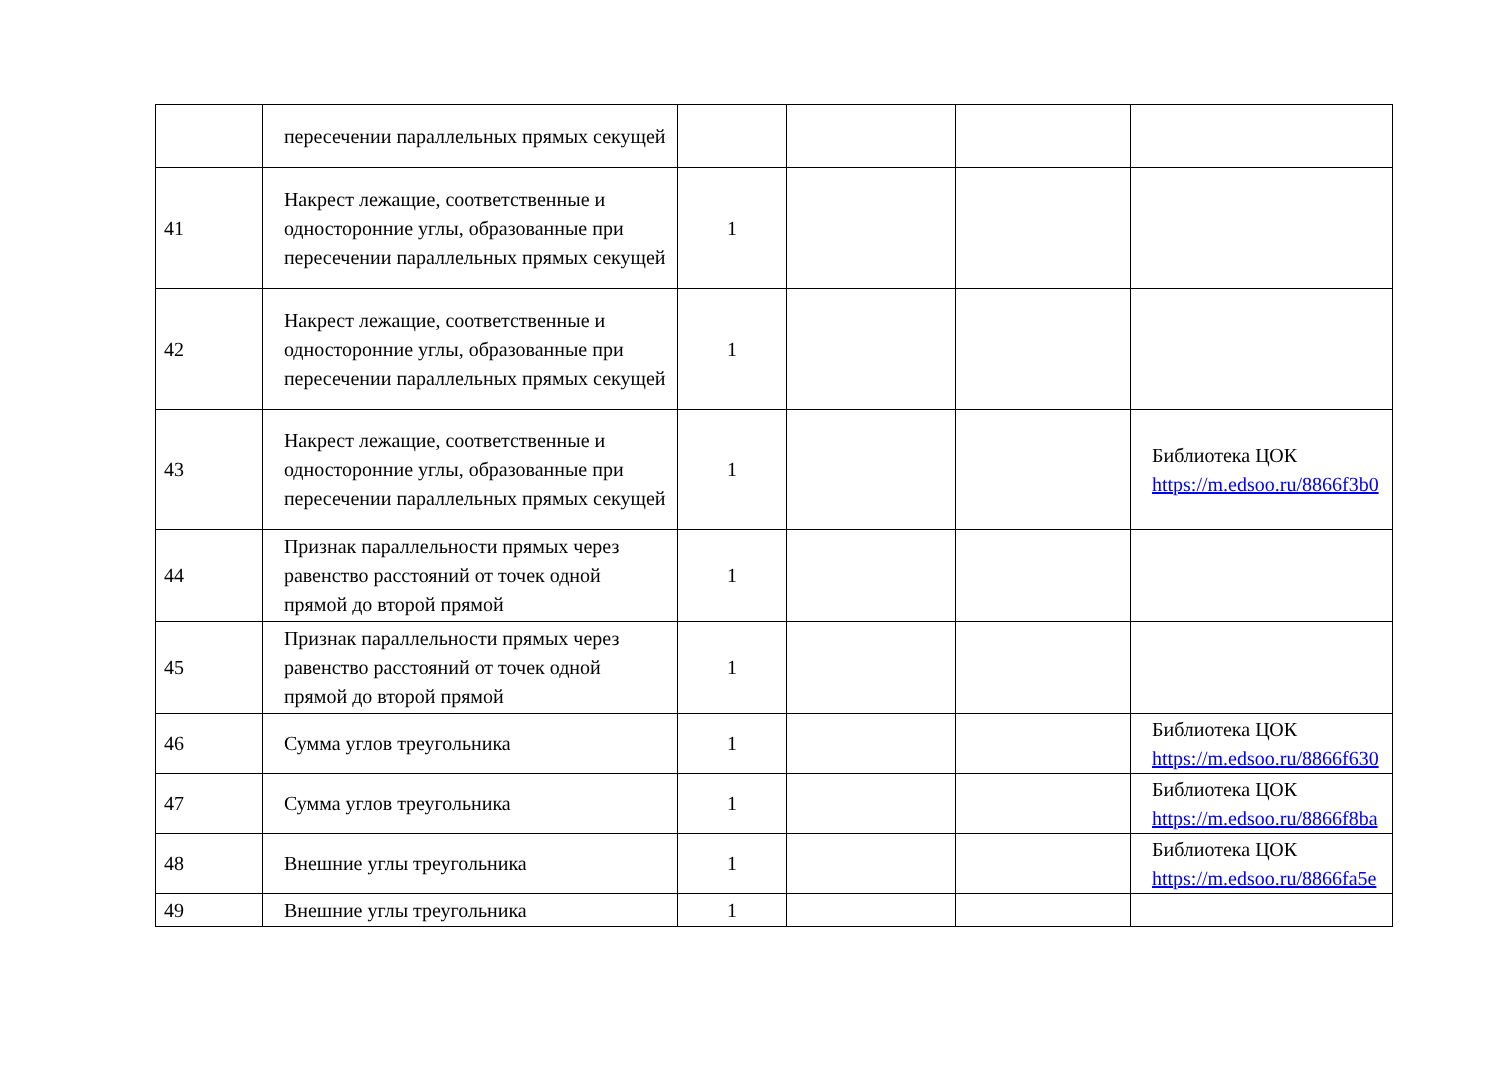| | пересечении параллельных прямых секущей | | | | |
| 41 | Накрест лежащие, соответственные и односторонние углы, образованные при пересечении параллельных прямых секущей | 1 | | | |
| 42 | Накрест лежащие, соответственные и односторонние углы, образованные при пересечении параллельных прямых секущей | 1 | | | |
| 43 | Накрест лежащие, соответственные и односторонние углы, образованные при пересечении параллельных прямых секущей | 1 | | | Библиотека ЦОК https://m.edsoo.ru/8866f3b0 |
| 44 | Признак параллельности прямых через равенство расстояний от точек одной прямой до второй прямой | 1 | | | |
| 45 | Признак параллельности прямых через равенство расстояний от точек одной прямой до второй прямой | 1 | | | |
| 46 | Сумма углов треугольника | 1 | | | Библиотека ЦОК https://m.edsoo.ru/8866f630 |
| 47 | Сумма углов треугольника | 1 | | | Библиотека ЦОК https://m.edsoo.ru/8866f8ba |
| 48 | Внешние углы треугольника | 1 | | | Библиотека ЦОК https://m.edsoo.ru/8866fa5e |
| 49 | Внешние углы треугольника | 1 | | | |